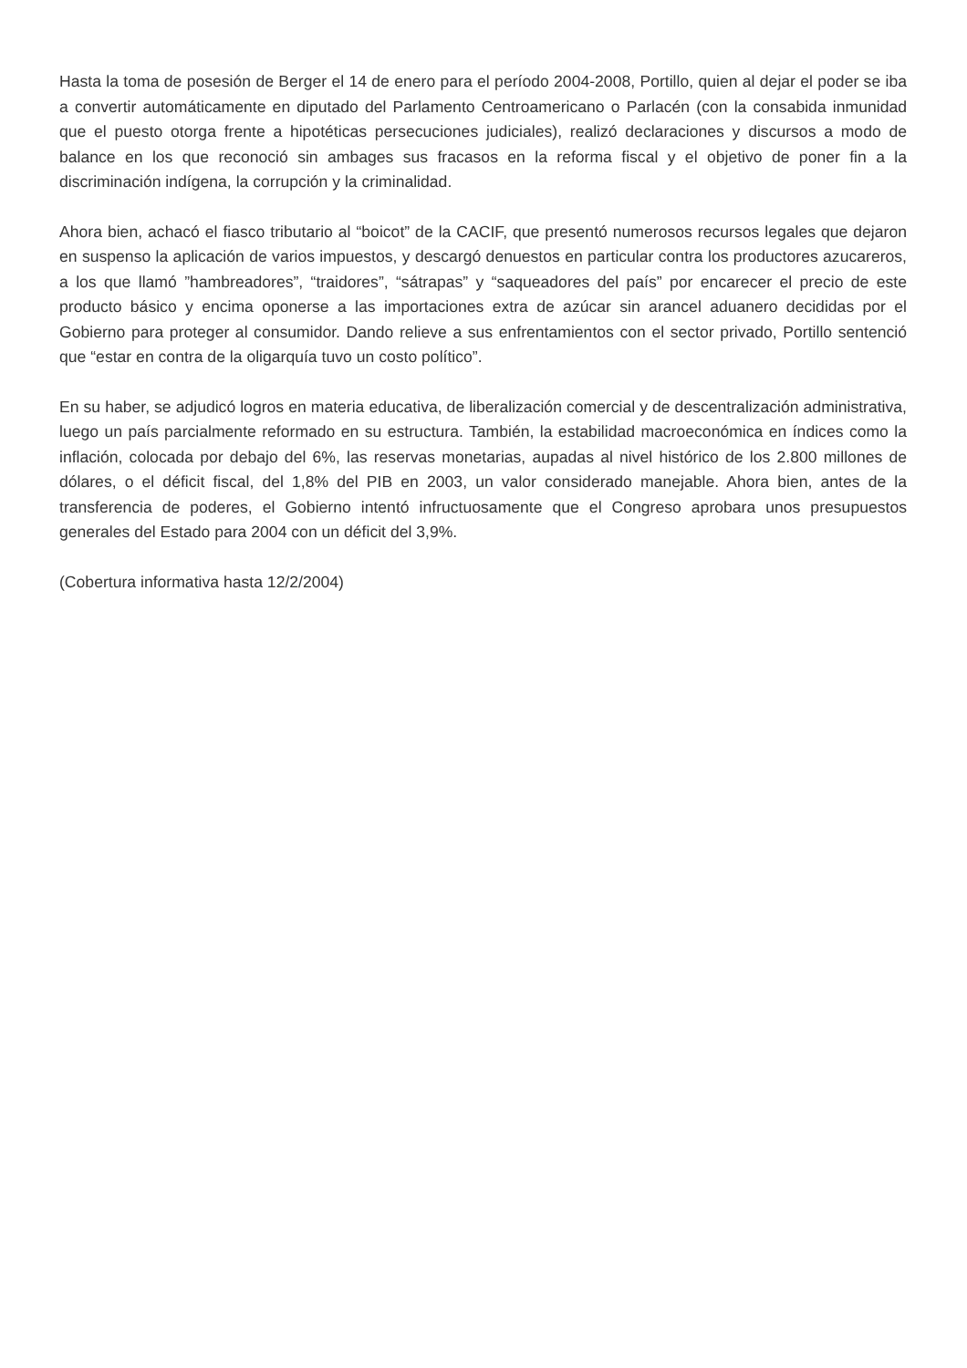Hasta la toma de posesión de Berger el 14 de enero para el período 2004-2008, Portillo, quien al dejar el poder se iba a convertir automáticamente en diputado del Parlamento Centroamericano o Parlacén (con la consabida inmunidad que el puesto otorga frente a hipotéticas persecuciones judiciales), realizó declaraciones y discursos a modo de balance en los que reconoció sin ambages sus fracasos en la reforma fiscal y el objetivo de poner fin a la discriminación indígena, la corrupción y la criminalidad.
Ahora bien, achacó el fiasco tributario al “boicot” de la CACIF, que presentó numerosos recursos legales que dejaron en suspenso la aplicación de varios impuestos, y descargó denuestos en particular contra los productores azucareros, a los que llamó ”hambreadores”, “traidores”, “sátrapas” y “saqueadores del país” por encarecer el precio de este producto básico y encima oponerse a las importaciones extra de azúcar sin arancel aduanero decididas por el Gobierno para proteger al consumidor. Dando relieve a sus enfrentamientos con el sector privado, Portillo sentenció que “estar en contra de la oligarquía tuvo un costo político”.
En su haber, se adjudicó logros en materia educativa, de liberalización comercial y de descentralización administrativa, luego un país parcialmente reformado en su estructura. También, la estabilidad macroeconómica en índices como la inflación, colocada por debajo del 6%, las reservas monetarias, aupadas al nivel histórico de los 2.800 millones de dólares, o el déficit fiscal, del 1,8% del PIB en 2003, un valor considerado manejable. Ahora bien, antes de la transferencia de poderes, el Gobierno intentó infructuosamente que el Congreso aprobara unos presupuestos generales del Estado para 2004 con un déficit del 3,9%.
(Cobertura informativa hasta 12/2/2004)